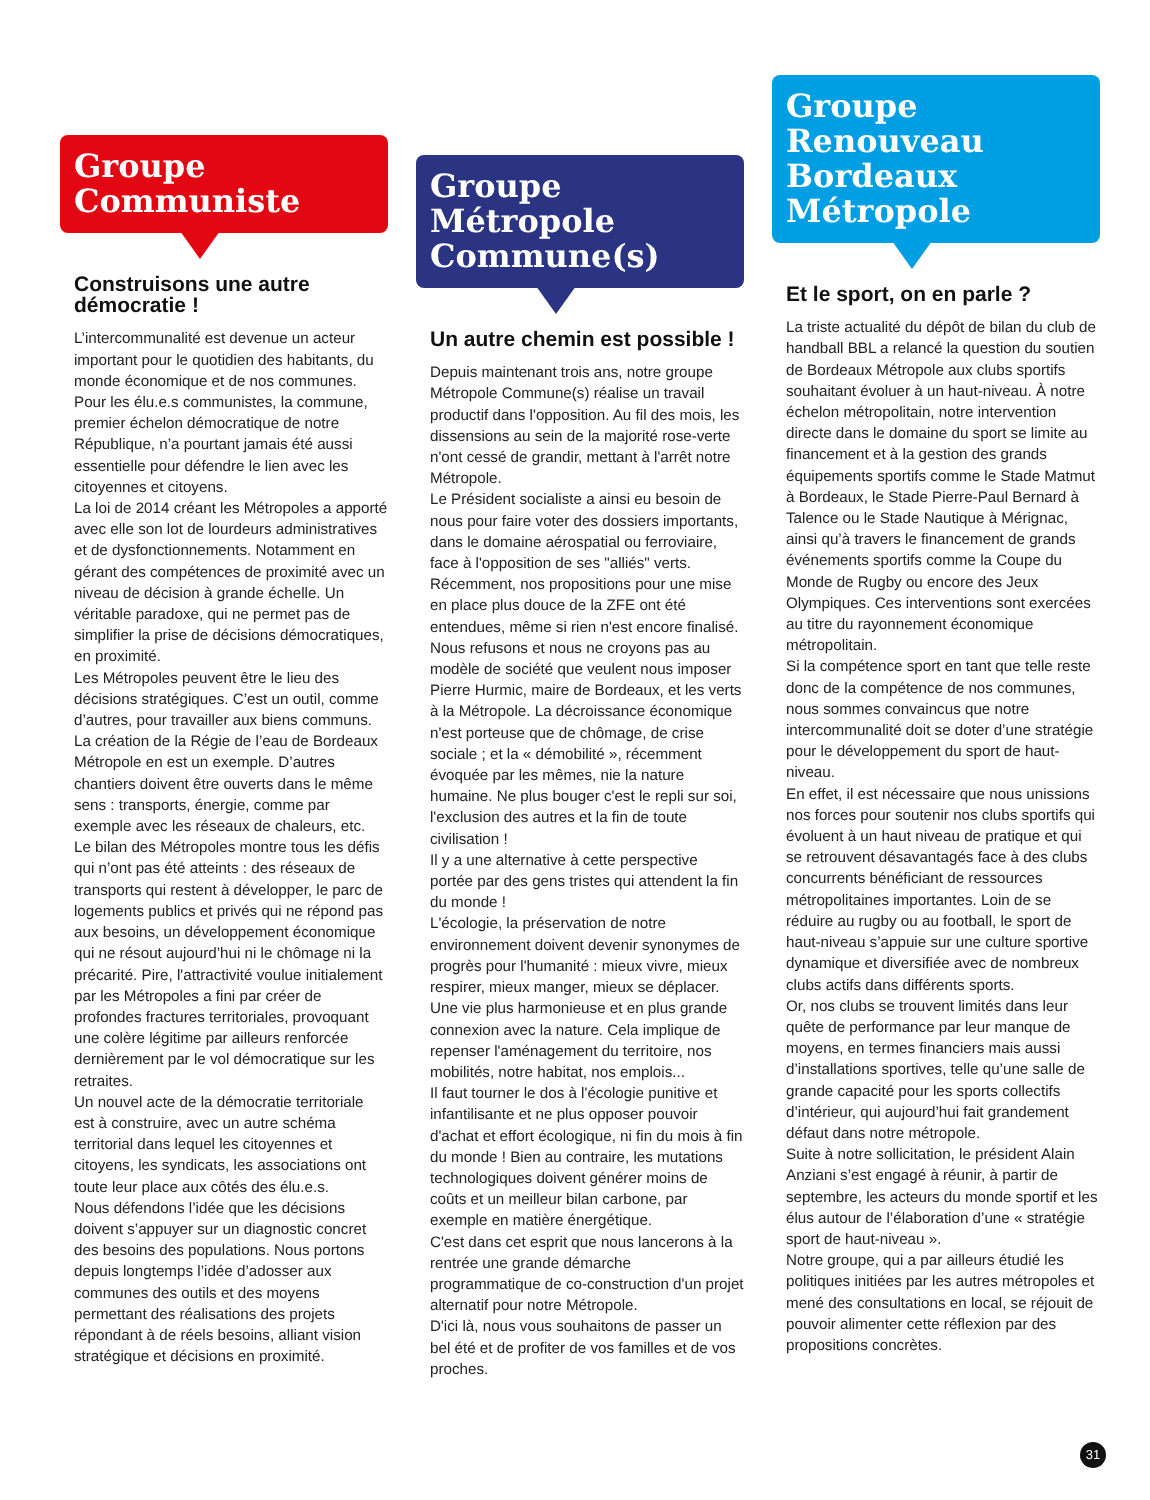Groupe Communiste
Construisons une autre démocratie !
L’intercommunalité est devenue un acteur important pour le quotidien des habitants, du monde économique et de nos communes. Pour les élu.e.s communistes, la commune, premier échelon démocratique de notre République, n’a pourtant jamais été aussi essentielle pour défendre le lien avec les citoyennes et citoyens.
La loi de 2014 créant les Métropoles a apporté avec elle son lot de lourdeurs administratives et de dysfonctionnements. Notamment en gérant des compétences de proximité avec un niveau de décision à grande échelle. Un véritable paradoxe, qui ne permet pas de simplifier la prise de décisions démocratiques, en proximité.
Les Métropoles peuvent être le lieu des décisions stratégiques. C’est un outil, comme d’autres, pour travailler aux biens communs. La création de la Régie de l’eau de Bordeaux Métropole en est un exemple. D’autres chantiers doivent être ouverts dans le même sens : transports, énergie, comme par exemple avec les réseaux de chaleurs, etc.
Le bilan des Métropoles montre tous les défis qui n’ont pas été atteints : des réseaux de transports qui restent à développer, le parc de logements publics et privés qui ne répond pas aux besoins, un développement économique qui ne résout aujourd’hui ni le chômage ni la précarité. Pire, l'attractivité voulue initialement par les Métropoles a fini par créer de profondes fractures territoriales, provoquant une colère légitime par ailleurs renforcée dernièrement par le vol démocratique sur les retraites.
Un nouvel acte de la démocratie territoriale est à construire, avec un autre schéma territorial dans lequel les citoyennes et citoyens, les syndicats, les associations ont toute leur place aux côtés des élu.e.s.
Nous défendons l’idée que les décisions doivent s’appuyer sur un diagnostic concret des besoins des populations. Nous portons depuis longtemps l’idée d’adosser aux communes des outils et des moyens permettant des réalisations des projets répondant à de réels besoins, alliant vision stratégique et décisions en proximité.
Groupe Métropole Commune(s)
Un autre chemin est possible !
Depuis maintenant trois ans, notre groupe Métropole Commune(s) réalise un travail productif dans l'opposition. Au fil des mois, les dissensions au sein de la majorité rose-verte n'ont cessé de grandir, mettant à l'arrêt notre Métropole.
Le Président socialiste a ainsi eu besoin de nous pour faire voter des dossiers importants, dans le domaine aérospatial ou ferroviaire, face à l'opposition de ses "alliés" verts. Récemment, nos propositions pour une mise en place plus douce de la ZFE ont été entendues, même si rien n'est encore finalisé.
Nous refusons et nous ne croyons pas au modèle de société que veulent nous imposer Pierre Hurmic, maire de Bordeaux, et les verts à la Métropole. La décroissance économique n'est porteuse que de chômage, de crise sociale ; et la « démobilité », récemment évoquée par les mêmes, nie la nature humaine. Ne plus bouger c'est le repli sur soi, l'exclusion des autres et la fin de toute civilisation !
Il y a une alternative à cette perspective portée par des gens tristes qui attendent la fin du monde !
L'écologie, la préservation de notre environnement doivent devenir synonymes de progrès pour l'humanité : mieux vivre, mieux respirer, mieux manger, mieux se déplacer. Une vie plus harmonieuse et en plus grande connexion avec la nature. Cela implique de repenser l'aménagement du territoire, nos mobilités, notre habitat, nos emplois...
Il faut tourner le dos à l'écologie punitive et infantilisante et ne plus opposer pouvoir d'achat et effort écologique, ni fin du mois à fin du monde ! Bien au contraire, les mutations technologiques doivent générer moins de coûts et un meilleur bilan carbone, par exemple en matière énergétique.
C'est dans cet esprit que nous lancerons à la rentrée une grande démarche programmatique de co-construction d'un projet alternatif pour notre Métropole.
D'ici là, nous vous souhaitons de passer un bel été et de profiter de vos familles et de vos proches.
Groupe Renouveau Bordeaux Métropole
Et le sport, on en parle ?
La triste actualité du dépôt de bilan du club de handball BBL a relancé la question du soutien de Bordeaux Métropole aux clubs sportifs souhaitant évoluer à un haut-niveau. À notre échelon métropolitain, notre intervention directe dans le domaine du sport se limite au financement et à la gestion des grands équipements sportifs comme le Stade Matmut à Bordeaux, le Stade Pierre-Paul Bernard à Talence ou le Stade Nautique à Mérignac, ainsi qu’à travers le financement de grands événements sportifs comme la Coupe du Monde de Rugby ou encore des Jeux Olympiques. Ces interventions sont exercées au titre du rayonnement économique métropolitain.
Si la compétence sport en tant que telle reste donc de la compétence de nos communes, nous sommes convaincus que notre intercommunalité doit se doter d’une stratégie pour le développement du sport de haut-niveau.
En effet, il est nécessaire que nous unissions nos forces pour soutenir nos clubs sportifs qui évoluent à un haut niveau de pratique et qui se retrouvent désavantagés face à des clubs concurrents bénéficiant de ressources métropolitaines importantes. Loin de se réduire au rugby ou au football, le sport de haut-niveau s’appuie sur une culture sportive dynamique et diversifiée avec de nombreux clubs actifs dans différents sports.
Or, nos clubs se trouvent limités dans leur quête de performance par leur manque de moyens, en termes financiers mais aussi d’installations sportives, telle qu’une salle de grande capacité pour les sports collectifs d’intérieur, qui aujourd’hui fait grandement défaut dans notre métropole.
Suite à notre sollicitation, le président Alain Anziani s’est engagé à réunir, à partir de septembre, les acteurs du monde sportif et les élus autour de l’élaboration d’une « stratégie sport de haut-niveau ».
Notre groupe, qui a par ailleurs étudié les politiques initiées par les autres métropoles et mené des consultations en local, se réjouit de pouvoir alimenter cette réflexion par des propositions concrètes.
31